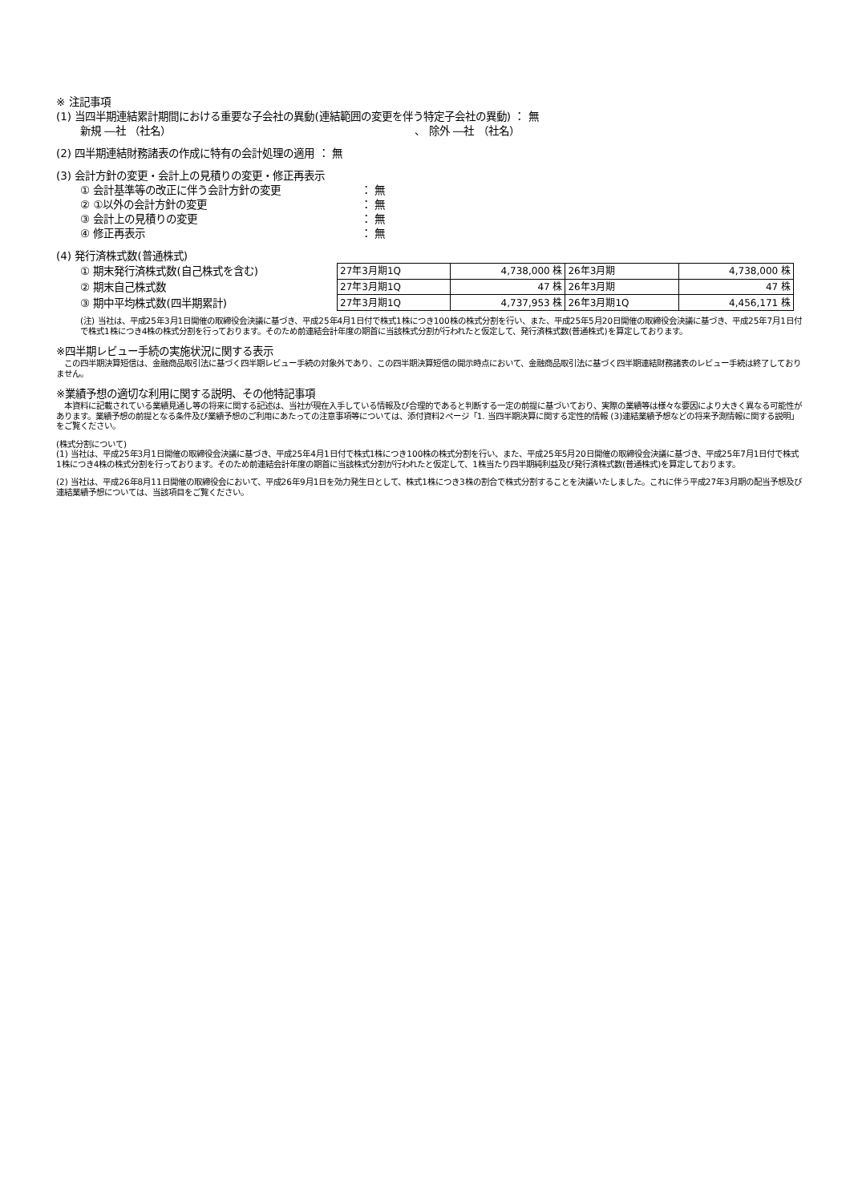※ 注記事項
(1) 当四半期連結累計期間における重要な子会社の異動(連結範囲の変更を伴う特定子会社の異動) ： 無
新規 ―社 （社名） 、 除外 ―社 （社名）
(2) 四半期連結財務諸表の作成に特有の会計処理の適用 ： 無
(3) 会計方針の変更・会計上の見積りの変更・修正再表示
① 会計基準等の改正に伴う会計方針の変更 ： 無
② ①以外の会計方針の変更 ： 無
③ 会計上の見積りの変更 ： 無
④ 修正再表示 ： 無
(4) 発行済株式数(普通株式)
① 期末発行済株式数(自己株式を含む)
② 期末自己株式数
③ 期中平均株式数(四半期累計)
| 27年3月期1Q | 4,738,000 株 | 26年3月期 | 4,738,000 株 |
| 27年3月期1Q | 47 株 | 26年3月期 | 47 株 |
| 27年3月期1Q | 4,737,953 株 | 26年3月期1Q | 4,456,171 株 |
(注) 当社は、平成25年3月1日開催の取締役会決議に基づき、平成25年4月1日付で株式1株につき100株の株式分割を行い、また、平成25年5月20日開催の取締役会決議に基づき、平成25年7月1日付で株式1株につき4株の株式分割を行っております。そのため前連結会計年度の期首に当該株式分割が行われたと仮定して、発行済株式数(普通株式)を算定しております。
※四半期レビュー手続の実施状況に関する表示
　この四半期決算短信は、金融商品取引法に基づく四半期レビュー手続の対象外であり、この四半期決算短信の開示時点において、金融商品取引法に基づく四半期連結財務諸表のレビュー手続は終了しておりません。
※業績予想の適切な利用に関する説明、その他特記事項
　本資料に記載されている業績見通し等の将来に関する記述は、当社が現在入手している情報及び合理的であると判断する一定の前提に基づいており、実際の業績等は様々な要因により大きく異なる可能性があります。業績予想の前提となる条件及び業績予想のご利用にあたっての注意事項等については、添付資料2ページ「1. 当四半期決算に関する定性的情報 (3)連結業績予想などの将来予測情報に関する説明」をご覧ください。
(株式分割について)
(1) 当社は、平成25年3月1日開催の取締役会決議に基づき、平成25年4月1日付で株式1株につき100株の株式分割を行い、また、平成25年5月20日開催の取締役会決議に基づき、平成25年7月1日付で株式1株につき4株の株式分割を行っております。そのため前連結会計年度の期首に当該株式分割が行われたと仮定して、1株当たり四半期純利益及び発行済株式数(普通株式)を算定しております。
(2) 当社は、平成26年8月11日開催の取締役会において、平成26年9月1日を効力発生日として、株式1株につき3株の割合で株式分割することを決議いたしました。これに伴う平成27年3月期の配当予想及び連結業績予想については、当該項目をご覧ください。